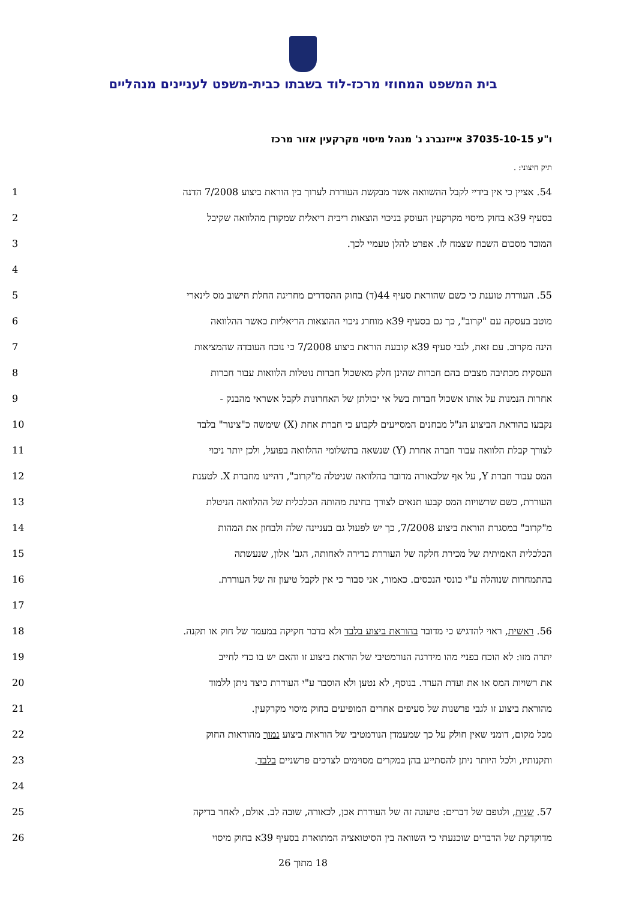בית המשפט המחוזי מרכז-לוד בשבתו כבית-משפט לעניינים מנהליים
ו"ע 37035-10-15 אייזנברג נ' מנהל מיסוי מקרקעין אזור מרכז
תיק חיצוני: .
54. אציין כי אין בידיי לקבל ההשוואה אשר מבקשת העוררת לערוך בין הוראת ביצוע 7/2008 הדנה 1
בסעיף 39א בחוק מיסוי מקרקעין העוסק בניכוי הוצאות ריבית ריאלית שמקורן מהלוואה שקיבל 2
המוכר מסכום השבח שצמח לו. אפרט להלן טעמיי לכך. 3
4
55. העוררת טוענת כי כשם שהוראת סעיף 44(ד) בחוק ההסדרים מחריגה החלת חישוב מס לינארי 5
מוטב בעסקה עם "קרוב", כך גם בסעיף 39א מוחרג ניכוי ההוצאות הריאליות כאשר ההלוואה 6
הינה מקרוב. עם זאת, לגבי סעיף 39א קובעת הוראת ביצוע 7/2008 כי נוכח העובדה שהמציאות 7
העסקית מכתיבה מצבים בהם חברות שהינן חלק מאשכול חברות נוטלות הלוואות עבור חברות 8
אחרות הנמנות על אותו אשכול חברות בשל אי יכולתן של האחרונות לקבל אשראי מהבנק - 9
נקבעו בהוראת הביצוע הנ"ל מבחנים המסייעים לקבוע כי חברת אחת (X) שימשה כ"צינור" בלבד 10
לצורך קבלת הלוואה עבור חברה אחרת (Y) שנשאה בתשלומי ההלוואה בפועל, ולכן יותר ניכוי 11
המס עבור חברת Y, על אף שלכאורה מדובר בהלוואה שניטלה מ"קרוב", דהיינו מחברת X. לטענת 12
העוררת, כשם שרשויות המס קבעו תנאים לצורך בחינת מהותה הכלכלית של ההלוואה הניטלת 13
מ"קרוב" במסגרת הוראת ביצוע 7/2008, כך יש לפעול גם בעניינה שלה ולבחון את המהות 14
הכלכלית האמיתית של מכירת חלקה של העוררת בדירה לאחותה, הגב' אלון, שנעשתה 15
בהתמחרות שנוהלה ע"י כונסי הנכסים. כאמור, אני סבור כי אין לקבל טיעון זה של העוררת. 16
17
56. ראשית, ראוי להדגיש כי מדובר בהוראת ביצוע בלבד ולא בדבר חקיקה במעמד של חוק או תקנה. 18
יתרה מזו: לא הוכח בפניי מהו מידרגה הנורמטיבי של הוראת ביצוע זו והאם יש בו כדי לחייב 19
את רשויות המס או את ועדת הערר. בנוסף, לא נטען ולא הוסבר ע"י העוררת כיצד ניתן ללמוד 20
מהוראת ביצוע זו לגבי פרשנות של סעיפים אחרים המופיעים בחוק מיסוי מקרקעין. 21
מכל מקום, דומני שאין חולק על כך שמעמדן הנורמטיבי של הוראות ביצוע נמוך מהוראות החוק 22
ותקנותיו, ולכל היותר ניתן להסתייע בהן במקרים מסוימים לצרכים פרשניים בלבד. 23
24
57. שנית, ולגופם של דברים: טיעונה זה של העוררת אכן, לכאורה, שובה לב. אולם, לאחר בדיקה 25
מדוקדקת של הדברים שוכנעתי כי השוואה בין הסיטואציה המתוארת בסעיף 39א בחוק מיסוי 26
18 מתוך 26